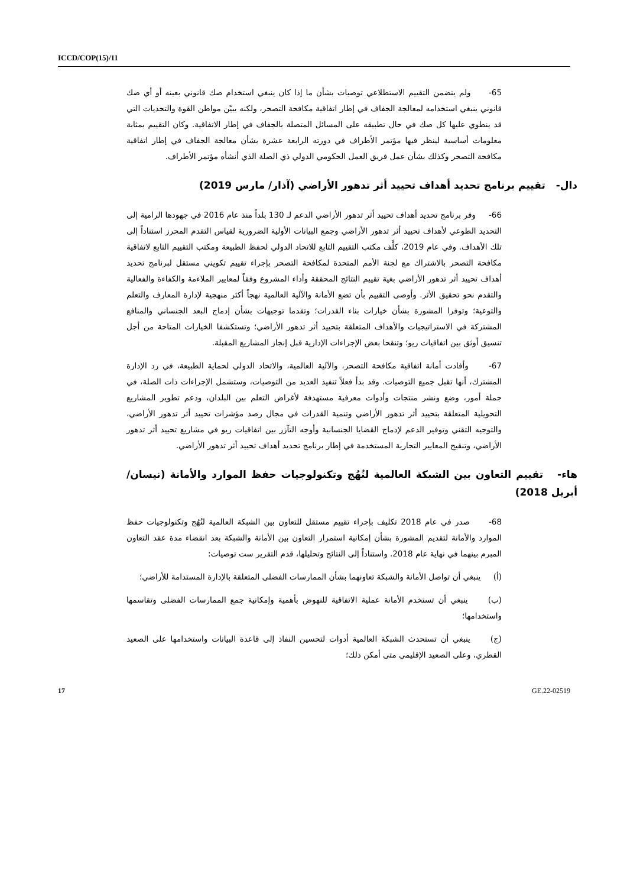ICCD/COP(15)/11
65- ولم يتضمن التقييم الاستطلاعي توصيات بشأن ما إذا كان ينبغي استخدام صك قانوني بعينه أو أي صك قانوني ينبغي استخدامه لمعالجة الجفاف في إطار اتفاقية مكافحة التصحر، ولكنه يبيّن مواطن القوة والتحديات التي قد ينطوي عليها كل صك في حال تطبيقه على المسائل المتصلة بالجفاف في إطار الاتفاقية. وكان التقييم بمثابة معلومات أساسية لينظر فيها مؤتمر الأطراف في دورته الرابعة عشرة بشأن معالجة الجفاف في إطار اتفاقية مكافحة التصحر وكذلك بشأن عمل فريق العمل الحكومي الدولي ذي الصلة الذي أنشأه مؤتمر الأطراف.
دال- تقييم برنامج تحديد أهداف تحييد أثر تدهور الأراضي (آذار/ مارس 2019)
66- وفر برنامج تحديد أهداف تحييد أثر تدهور الأراضي الدعم لـ 130 بلداً منذ عام 2016 في جهودها الرامية إلى التحديد الطوعي لأهداف تحييد أثر تدهور الأراضي وجمع البيانات الأولية الضرورية لقياس التقدم المحرز استناداً إلى تلك الأهداف. وفي عام 2019، كلَّف مكتب التقييم التابع للاتحاد الدولي لحفظ الطبيعة ومكتب التقييم التابع لاتفاقية مكافحة التصحر بالاشتراك مع لجنة الأمم المتحدة لمكافحة التصحر بإجراء تقييم تكويني مستقل لبرنامج تحديد أهداف تحييد أثر تدهور الأراضي بغية تقييم النتائج المحققة وأداء المشروع وفقاً لمعايير الملاءمة والكفاءة والفعالية والتقدم نحو تحقيق الأثر. وأوصى التقييم بأن تضع الأمانة والآلية العالمية نهجاً أكثر منهجية لإدارة المعارف والتعلم والتوعية؛ وتوفرا المشورة بشأن خيارات بناء القدرات؛ وتقدما توجيهات بشأن إدماج البعد الجنساني والمنافع المشتركة في الاستراتيجيات والأهداف المتعلقة بتحييد أثر تدهور الأراضي؛ وتستكشفا الخيارات المتاحة من أجل تنسيق أوثق بين اتفاقيات ريو؛ وتنقحا بعض الإجراءات الإدارية قبل إنجاز المشاريع المقبلة.
67- وأفادت أمانة اتفاقية مكافحة التصحر، والآلية العالمية، والاتحاد الدولي لحماية الطبيعة، في رد الإدارة المشترك، أنها تقبل جميع التوصيات. وقد بدأ فعلاً تنفيذ العديد من التوصيات، وستشمل الإجراءات ذات الصلة، في جملة أمور، وضع ونشر منتجات وأدوات معرفية مستهدفة لأغراض التعلم بين البلدان، ودعم تطوير المشاريع التحويلية المتعلقة بتحييد أثر تدهور الأراضي وتنمية القدرات في مجال رصد مؤشرات تحييد أثر تدهور الأراضي، والتوجيه التقني وتوفير الدعم لإدماج القضايا الجنسانية وأوجه التآزر بين اتفاقيات ريو في مشاريع تحييد أثر تدهور الأراضي، وتنقيح المعايير التجارية المستخدمة في إطار برنامج تحديد أهداف تحييد أثر تدهور الأراضي.
هاء- تقييم التعاون بين الشبكة العالمية لنُهُج وتكنولوجيات حفظ الموارد والأمانة (نيسان/أبريل 2018)
68- صدر في عام 2018 تكليف بإجراء تقييم مستقل للتعاون بين الشبكة العالمية لنُهُج وتكنولوجيات حفظ الموارد والأمانة لتقديم المشورة بشأن إمكانية استمرار التعاون بين الأمانة والشبكة بعد انقضاء مدة عقد التعاون المبرم بينهما في نهاية عام 2018. واستناداً إلى النتائج وتحليلها، قدم التقرير ست توصيات:
(أ) ينبغي أن تواصل الأمانة والشبكة تعاونهما بشأن الممارسات الفضلى المتعلقة بالإدارة المستدامة للأراضي؛
(ب) ينبغي أن تستخدم الأمانة عملية الاتفاقية للنهوض بأهمية وإمكانية جمع الممارسات الفضلى وتقاسمها واستخدامها؛
(ج) ينبغي أن تستحدث الشبكة العالمية أدوات لتحسين النفاذ إلى قاعدة البيانات واستخدامها على الصعيد القطري، وعلى الصعيد الإقليمي متى أمكن ذلك؛
17 GE.22-02519